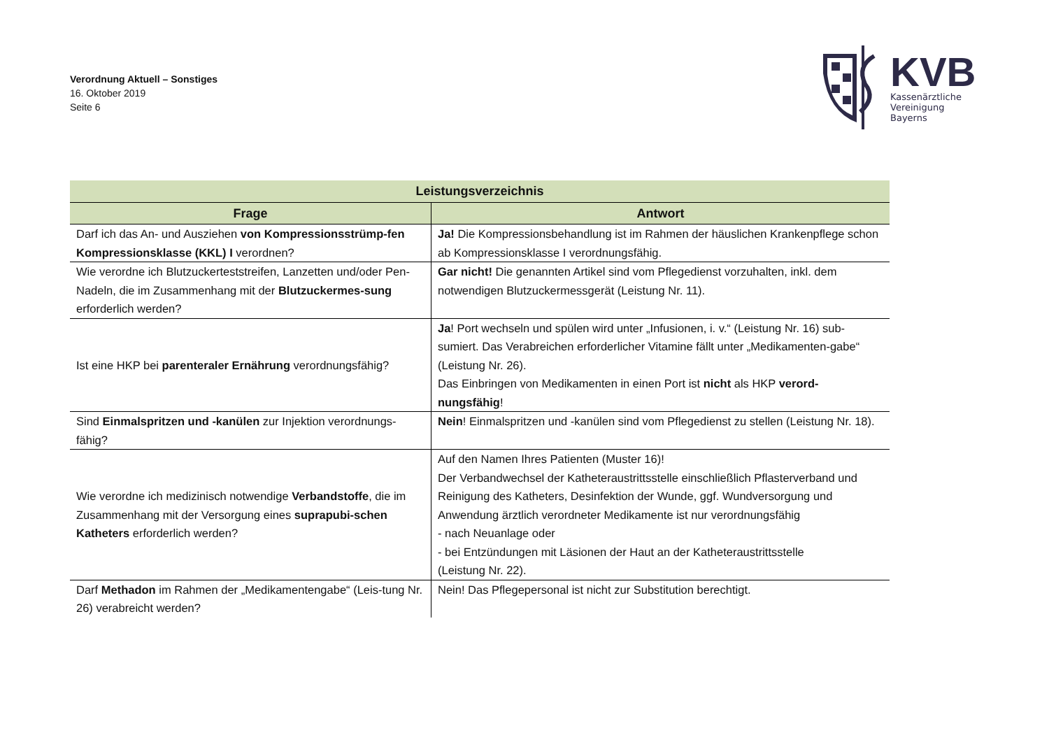Verordnung Aktuell – Sonstiges
16. Oktober 2019
Seite 6
KVB
Kassenärztliche
Vereinigung
Bayerns
| Leistungsverzeichnis | |
| --- | --- |
| Frage | Antwort |
| Darf ich das An- und Ausziehen von Kompressionsstrümp-fen Kompressionsklasse (KKL) I verordnen? | Ja! Die Kompressionsbehandlung ist im Rahmen der häuslichen Krankenpflege schon ab Kompressionsklasse I verordnungsfähig. |
| Wie verordne ich Blutzuckerteststreifen, Lanzetten und/oder Pen-Nadeln, die im Zusammenhang mit der Blutzuckermes-sung erforderlich werden? | Gar nicht! Die genannten Artikel sind vom Pflegedienst vorzuhalten, inkl. dem notwendigen Blutzuckermessgerät (Leistung Nr. 11). |
| Ist eine HKP bei parenteraler Ernährung verordnungsfähig? | Ja ! Port wechseln und spülen wird unter „Infusionen, i. v.“ (Leistung Nr. 16) sub-sumiert. Das Verabreichen erforderlicher Vitamine fällt unter „Medikamenten-gabe“ (Leistung Nr. 26). Das Einbringen von Medikamenten in einen Port ist nicht als HKP verord-nungsfähig ! |
| Sind Einmalspritzen und -kanülen zur Injektion verordnungs-fähig? | Nein ! Einmalspritzen und -kanülen sind vom Pflegedienst zu stellen (Leistung Nr. 18). |
| Wie verordne ich medizinisch notwendige Verbandstoffe , die im Zusammenhang mit der Versorgung eines suprapubi-schen Katheters erforderlich werden? | Auf den Namen Ihres Patienten (Muster 16)! Der Verbandwechsel der Katheteraustrittsstelle einschließlich Pflasterverband und Reinigung des Katheters, Desinfektion der Wunde, ggf. Wundversorgung und Anwendung ärztlich verordneter Medikamente ist nur verordnungsfähig - nach Neuanlage oder - bei Entzündungen mit Läsionen der Haut an der Katheteraustrittsstelle (Leistung Nr. 22). |
| Darf Methadon im Rahmen der „Medikamentengabe“ (Leis-tung Nr. 26) verabreicht werden? | Nein! Das Pflegepersonal ist nicht zur Substitution berechtigt. |